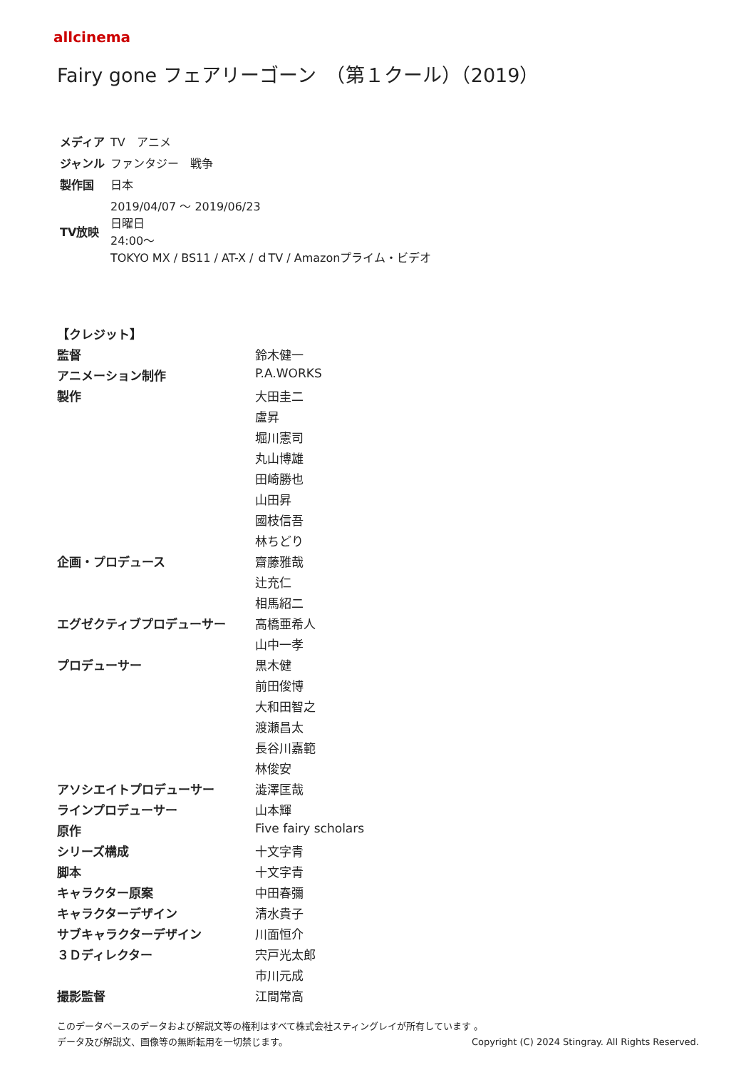allcinema
Fairy gone フェアリーゴーン　（第１クール）（2019）
| メディア | TV アニメ |
| ジャンル | ファンタジー 戦争 |
| 製作国 | 日本 |
| TV放映 | 2019/04/07 ～ 2019/06/23 日曜日 24:00～ TOKYO MX / BS11 / AT-X / ｄTV / Amazonプライム・ビデオ |
| 【クレジット】 | |
| 監督 | 鈴木健一 |
| アニメーション制作 | P.A.WORKS |
| 製作 | 大田圭二 |
| | 盧昇 |
| | 堀川憲司 |
| | 丸山博雄 |
| | 田崎勝也 |
| | 山田昇 |
| | 國枝信吾 |
| | 林ちどり |
| 企画・プロデュース | 齋藤雅哉 |
| | 辻充仁 |
| | 相馬紹二 |
| エグゼクティブプロデューサー | 高橋亜希人 |
| | 山中一孝 |
| プロデューサー | 黒木健 |
| | 前田俊博 |
| | 大和田智之 |
| | 渡瀬昌太 |
| | 長谷川嘉範 |
| | 林俊安 |
| アソシエイトプロデューサー | 澁澤匡哉 |
| ラインプロデューサー | 山本輝 |
| 原作 | Five fairy scholars |
| シリーズ構成 | 十文字青 |
| 脚本 | 十文字青 |
| キャラクター原案 | 中田春彌 |
| キャラクターデザイン | 清水貴子 |
| サブキャラクターデザイン | 川面恒介 |
| ３Ｄディレクター | 宍戸光太郎 |
| | 市川元成 |
| 撮影監督 | 江間常高 |
このデータベースのデータおよび解説文等の権利はすべて株式会社スティングレイが所有しています 。
データ及び解説文、画像等の無断転用を一切禁じます。 Copyright (C) 2024 Stingray. All Rights Reserved.